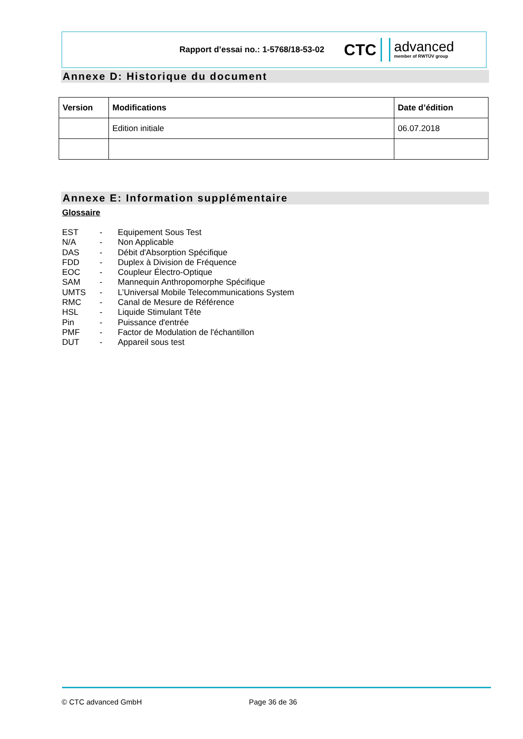Rapport d’essai no.: 1-5768/18-53-02
CTC
advanced
member of RWTÜV group
Annexe D: Historique du document
| Version | Modifications | Date d’édition |
| --- | --- | --- |
| | Edition initiale | 06.07.2018 |
Annexe E: Information supplémentaire
Glossaire
EST - Equipement Sous Test
N/A - Non Applicable
DAS - Débit d'Absorption Spécifique
FDD - Duplex à Division de Fréquence
EOC - Coupleur Électro-Optique
SAM - Mannequin Anthropomorphe Spécifique
UMTS - L’Universal Mobile Telecommunications System
RMC - Canal de Mesure de Référence
HSL - Liquide Stimulant Tête
Pin - Puissance d'entrée
PMF - Factor de Modulation de l'échantillon
DUT - Appareil sous test
© CTC advanced GmbH Page 36 de 36